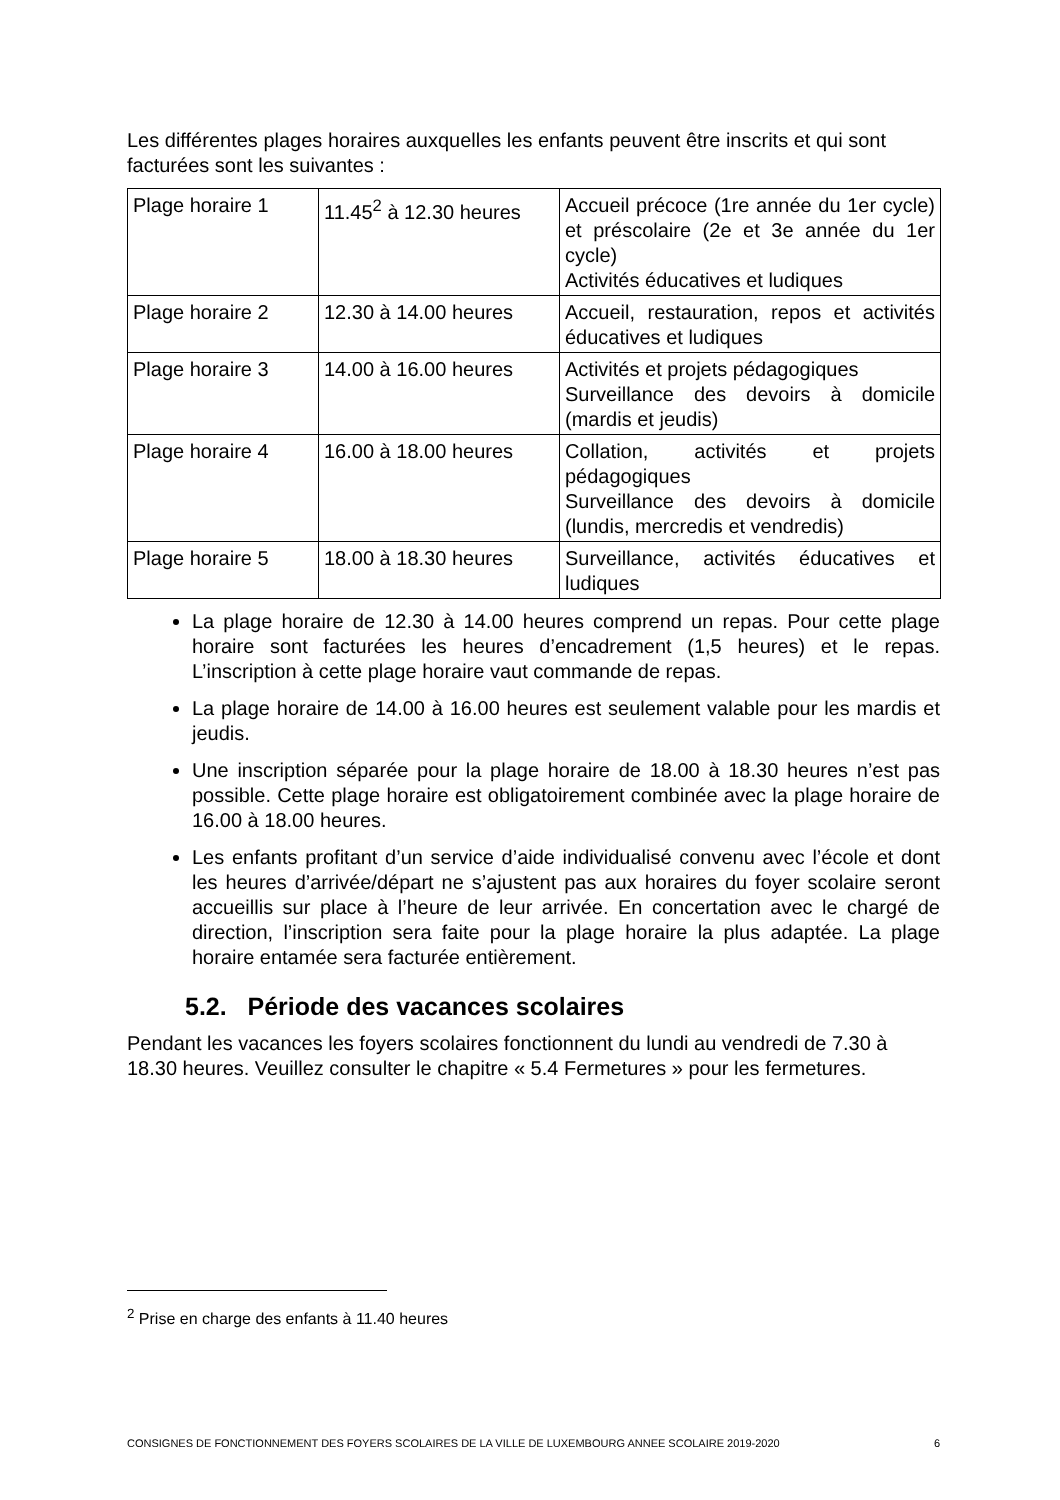Les différentes plages horaires auxquelles les enfants peuvent être inscrits et qui sont facturées sont les suivantes :
| Plage horaire 1 | 11.45<sup>2</sup> à 12.30 heures | Accueil précoce (1re année du 1er cycle) et préscolaire (2e et 3e année du 1er cycle) Activités éducatives et ludiques |
| Plage horaire 2 | 12.30 à 14.00 heures | Accueil, restauration, repos et activités éducatives et ludiques |
| Plage horaire 3 | 14.00 à 16.00 heures | Activités et projets pédagogiques Surveillance des devoirs à domicile (mardis et jeudis) |
| Plage horaire 4 | 16.00 à 18.00 heures | Collation, activités et projets pédagogiques Surveillance des devoirs à domicile (lundis, mercredis et vendredis) |
| Plage horaire 5 | 18.00 à 18.30 heures | Surveillance, activités éducatives et ludiques |
La plage horaire de 12.30 à 14.00 heures comprend un repas. Pour cette plage horaire sont facturées les heures d’encadrement (1,5 heures) et le repas. L’inscription à cette plage horaire vaut commande de repas.
La plage horaire de 14.00 à 16.00 heures est seulement valable pour les mardis et jeudis.
Une inscription séparée pour la plage horaire de 18.00 à 18.30 heures n’est pas possible. Cette plage horaire est obligatoirement combinée avec la plage horaire de 16.00 à 18.00 heures.
Les enfants profitant d’un service d’aide individualisé convenu avec l’école et dont les heures d’arrivée/départ ne s’ajustent pas aux horaires du foyer scolaire seront accueillis sur place à l’heure de leur arrivée. En concertation avec le chargé de direction, l’inscription sera faite pour la plage horaire la plus adaptée. La plage horaire entamée sera facturée entièrement.
5.2. Période des vacances scolaires
Pendant les vacances les foyers scolaires fonctionnent du lundi au vendredi de 7.30 à 18.30 heures. Veuillez consulter le chapitre « 5.4 Fermetures » pour les fermetures.
<sup>2</sup> Prise en charge des enfants à 11.40 heures
CONSIGNES DE FONCTIONNEMENT DES FOYERS SCOLAIRES DE LA VILLE DE LUXEMBOURG ANNEE SCOLAIRE 2019-2020 6